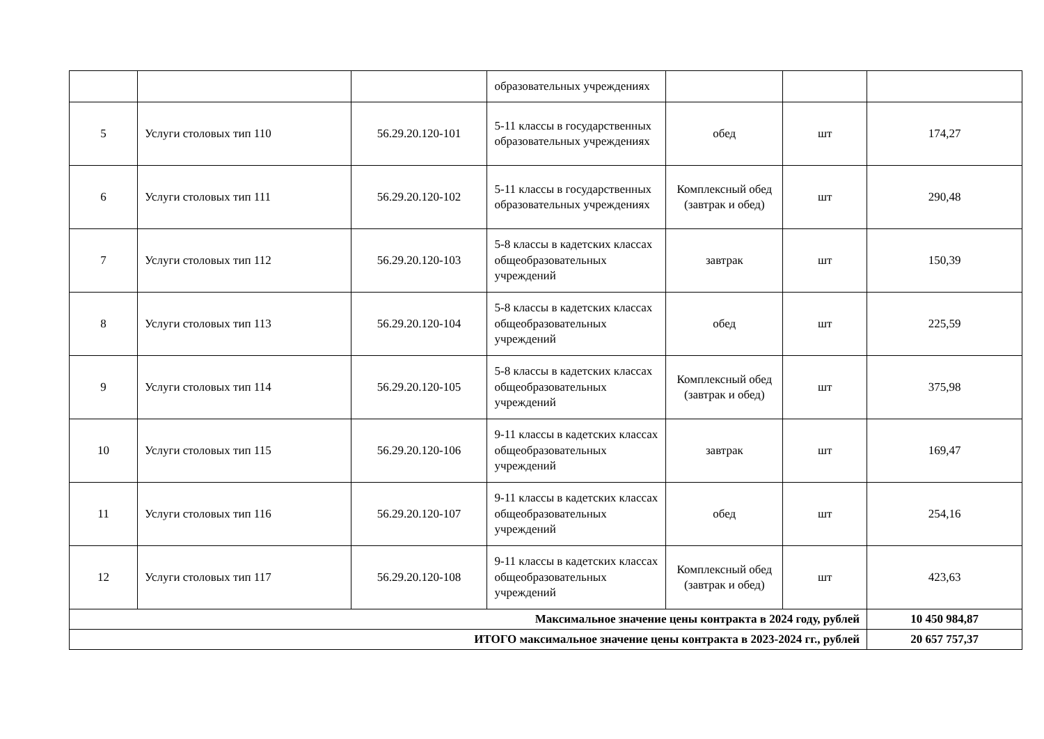| | | | образовательных учреждениях | | | |
| 5 | Услуги столовых тип 110 | 56.29.20.120-101 | 5-11 классы в государственных образовательных учреждениях | обед | шт | 174,27 |
| 6 | Услуги столовых тип 111 | 56.29.20.120-102 | 5-11 классы в государственных образовательных учреждениях | Комплексный обед (завтрак и обед) | шт | 290,48 |
| 7 | Услуги столовых тип 112 | 56.29.20.120-103 | 5-8 классы в кадетских классах общеобразовательных учреждений | завтрак | шт | 150,39 |
| 8 | Услуги столовых тип 113 | 56.29.20.120-104 | 5-8 классы в кадетских классах общеобразовательных учреждений | обед | шт | 225,59 |
| 9 | Услуги столовых тип 114 | 56.29.20.120-105 | 5-8 классы в кадетских классах общеобразовательных учреждений | Комплексный обед (завтрак и обед) | шт | 375,98 |
| 10 | Услуги столовых тип 115 | 56.29.20.120-106 | 9-11 классы в кадетских классах общеобразовательных учреждений | завтрак | шт | 169,47 |
| 11 | Услуги столовых тип 116 | 56.29.20.120-107 | 9-11 классы в кадетских классах общеобразовательных учреждений | обед | шт | 254,16 |
| 12 | Услуги столовых тип 117 | 56.29.20.120-108 | 9-11 классы в кадетских классах общеобразовательных учреждений | Комплексный обед (завтрак и обед) | шт | 423,63 |
| Максимальное значение цены контракта в 2024 году, рублей | | | | | | 10 450 984,87 |
| ИТОГО максимальное значение цены контракта в 2023-2024 гг., рублей | | | | | | 20 657 757,37 |